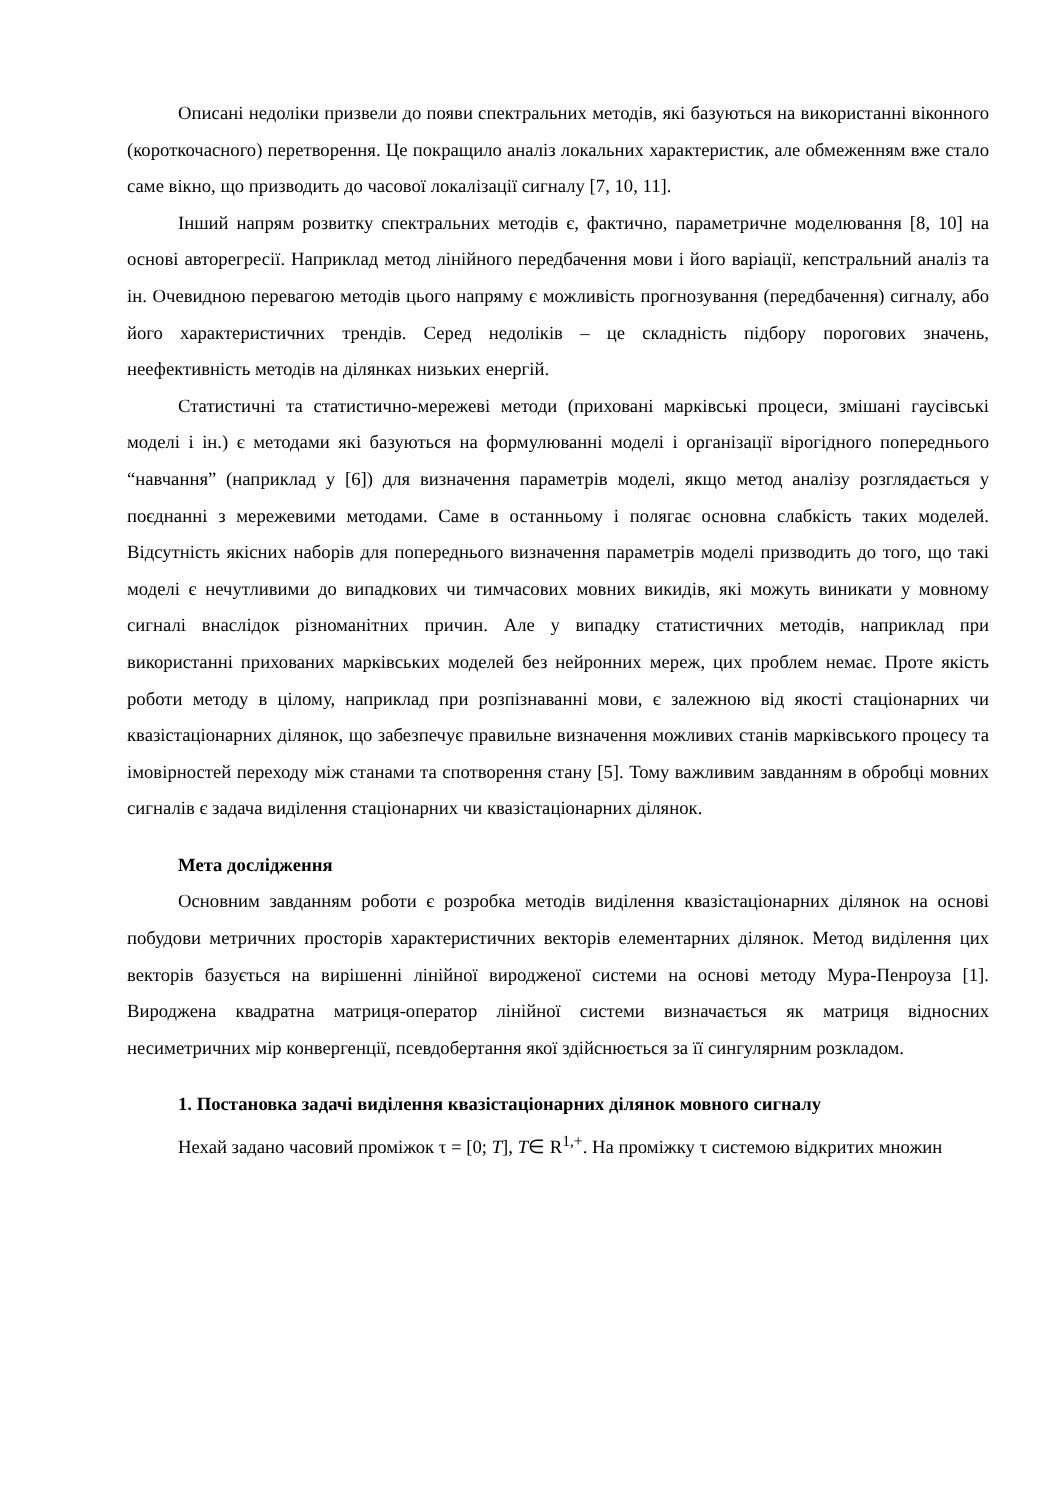Описані недоліки призвели до появи спектральних методів, які базуються на використанні віконного (короткочасного) перетворення. Це покращило аналіз локальних характеристик, але обмеженням вже стало саме вікно, що призводить до часової локалізації сигналу [7, 10, 11].
Інший напрям розвитку спектральних методів є, фактично, параметричне моделювання [8, 10] на основі авторегресії. Наприклад метод лінійного передбачення мови і його варіації, кепстральний аналіз та ін. Очевидною перевагою методів цього напряму є можливість прогнозування (передбачення) сигналу, або його характеристичних трендів. Серед недоліків – це складність підбору порогових значень, неефективність методів на ділянках низьких енергій.
Статистичні та статистично-мережеві методи (приховані марківські процеси, змішані гаусівські моделі і ін.) є методами які базуються на формулюванні моделі і організації вірогідного попереднього “навчання” (наприклад у [6]) для визначення параметрів моделі, якщо метод аналізу розглядається у поєднанні з мережевими методами. Саме в останньому і полягає основна слабкість таких моделей. Відсутність якісних наборів для попереднього визначення параметрів моделі призводить до того, що такі моделі є нечутливими до випадкових чи тимчасових мовних викидів, які можуть виникати у мовному сигналі внаслідок різноманітних причин. Але у випадку статистичних методів, наприклад при використанні прихованих марківських моделей без нейронних мереж, цих проблем немає. Проте якість роботи методу в цілому, наприклад при розпізнаванні мови, є залежною від якості стаціонарних чи квазістаціонарних ділянок, що забезпечує правильне визначення можливих станів марківського процесу та імовірностей переходу між станами та спотворення стану [5]. Тому важливим завданням в обробці мовних сигналів є задача виділення стаціонарних чи квазістаціонарних ділянок.
Мета дослідження
Основним завданням роботи є розробка методів виділення квазістаціонарних ділянок на основі побудови метричних просторів характеристичних векторів елементарних ділянок. Метод виділення цих векторів базується на вирішенні лінійної виродженої системи на основі методу Мура-Пенроуза [1]. Вироджена квадратна матриця-оператор лінійної системи визначається як матриця відносних несиметричних мір конвергенції, псевдобертання якої здійснюється за її сингулярним розкладом.
1. Постановка задачі виділення квазістаціонарних ділянок мовного сигналу
Нехай задано часовий проміжок τ = [0; T], T∈ R<sup>1,+</sup>. На проміжку τ системою відкритих множин